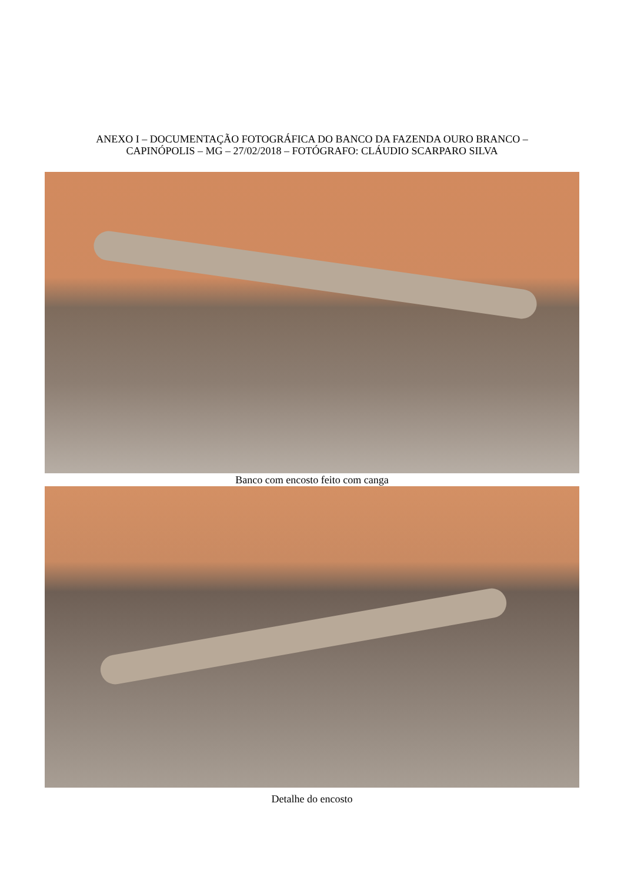ANEXO I – DOCUMENTAÇÃO FOTOGRÁFICA DO BANCO DA FAZENDA OURO BRANCO –
CAPINÓPOLIS – MG – 27/02/2018 – FOTÓGRAFO: CLÁUDIO SCARPARO SILVA
Banco com encosto feito com canga
Detalhe do encosto